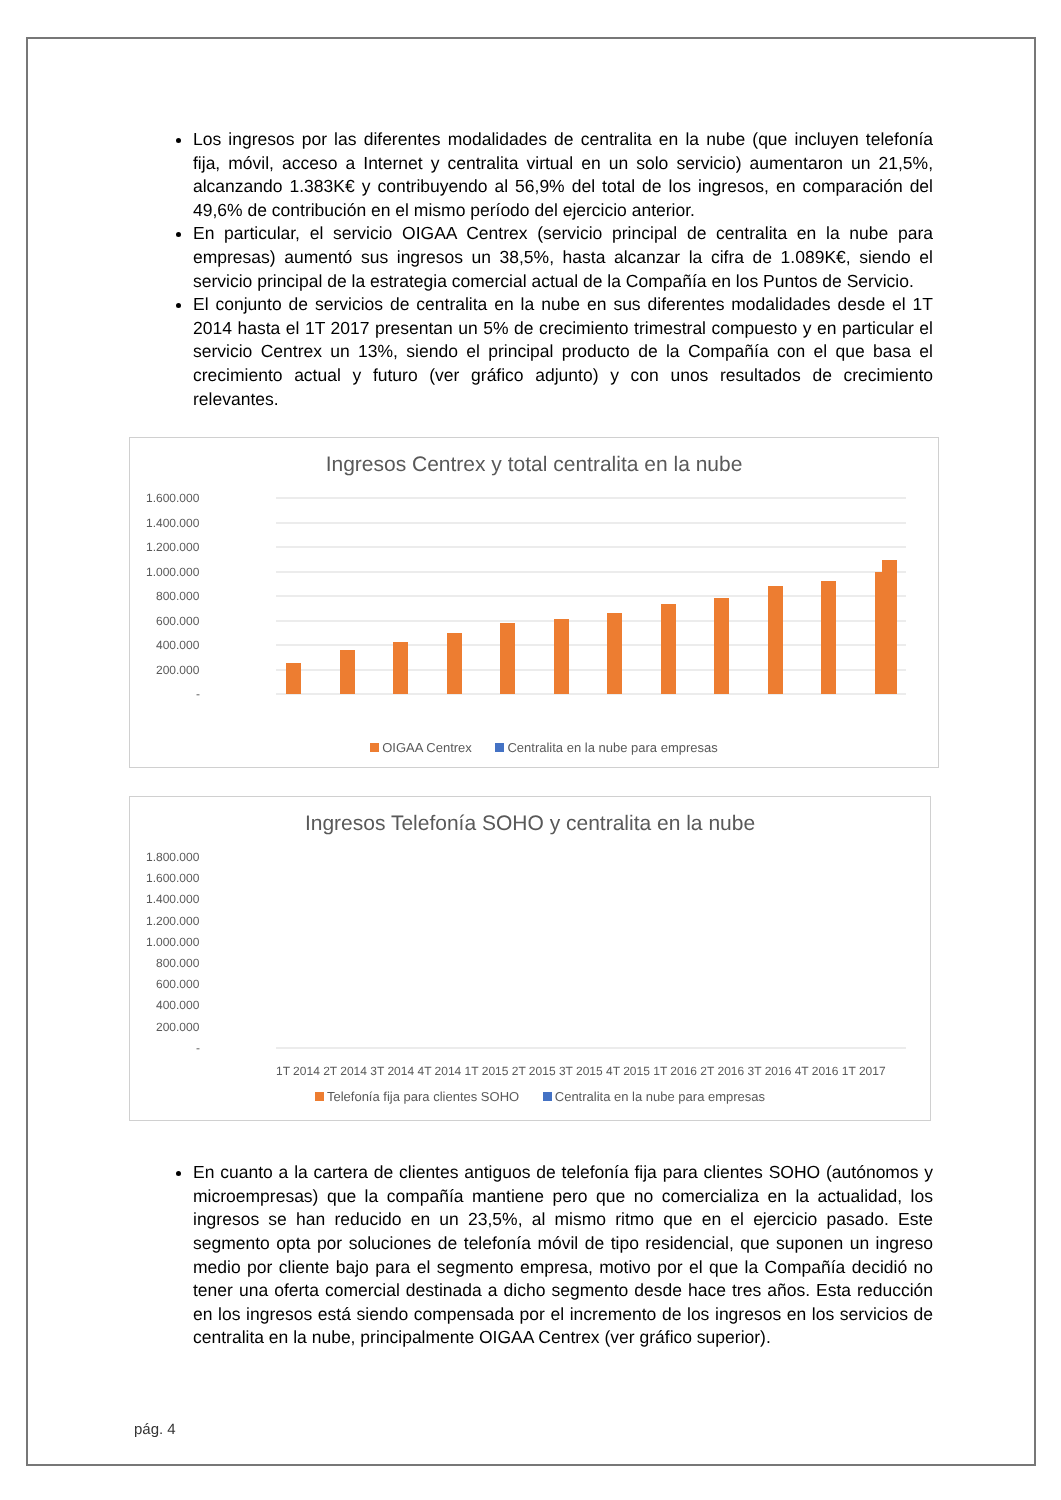Los ingresos por las diferentes modalidades de centralita en la nube (que incluyen telefonía fija, móvil, acceso a Internet y centralita virtual en un solo servicio) aumentaron un 21,5%, alcanzando 1.383K€ y contribuyendo al 56,9% del total de los ingresos, en comparación del 49,6% de contribución en el mismo período del ejercicio anterior.
En particular, el servicio OIGAA Centrex (servicio principal de centralita en la nube para empresas) aumentó sus ingresos un 38,5%, hasta alcanzar la cifra de 1.089K€, siendo el servicio principal de la estrategia comercial actual de la Compañía en los Puntos de Servicio.
El conjunto de servicios de centralita en la nube en sus diferentes modalidades desde el 1T 2014 hasta el 1T 2017 presentan un 5% de crecimiento trimestral compuesto y en particular el servicio Centrex un 13%, siendo el principal producto de la Compañía con el que basa el crecimiento actual y futuro (ver gráfico adjunto) y con unos resultados de crecimiento relevantes.
Ingresos Centrex y total centralita en la nube
1.600.000
1.400.000
1.200.000
1.000.000
800.000
600.000
400.000
200.000
-
OIGAA Centrex Centralita en la nube para empresas
Ingresos Telefonía SOHO y centralita en la nube
1.800.000
1.600.000
1.400.000
1.200.000
1.000.000
800.000
600.000
400.000
200.000
-
1T 2014 2T 2014 3T 2014 4T 2014 1T 2015 2T 2015 3T 2015 4T 2015 1T 2016 2T 2016 3T 2016 4T 2016 1T 2017
Telefonía fija para clientes SOHO Centralita en la nube para empresas
En cuanto a la cartera de clientes antiguos de telefonía fija para clientes SOHO (autónomos y microempresas) que la compañía mantiene pero que no comercializa en la actualidad, los ingresos se han reducido en un 23,5%, al mismo ritmo que en el ejercicio pasado. Este segmento opta por soluciones de telefonía móvil de tipo residencial, que suponen un ingreso medio por cliente bajo para el segmento empresa, motivo por el que la Compañía decidió no tener una oferta comercial destinada a dicho segmento desde hace tres años. Esta reducción en los ingresos está siendo compensada por el incremento de los ingresos en los servicios de centralita en la nube, principalmente OIGAA Centrex (ver gráfico superior).
pág. 4